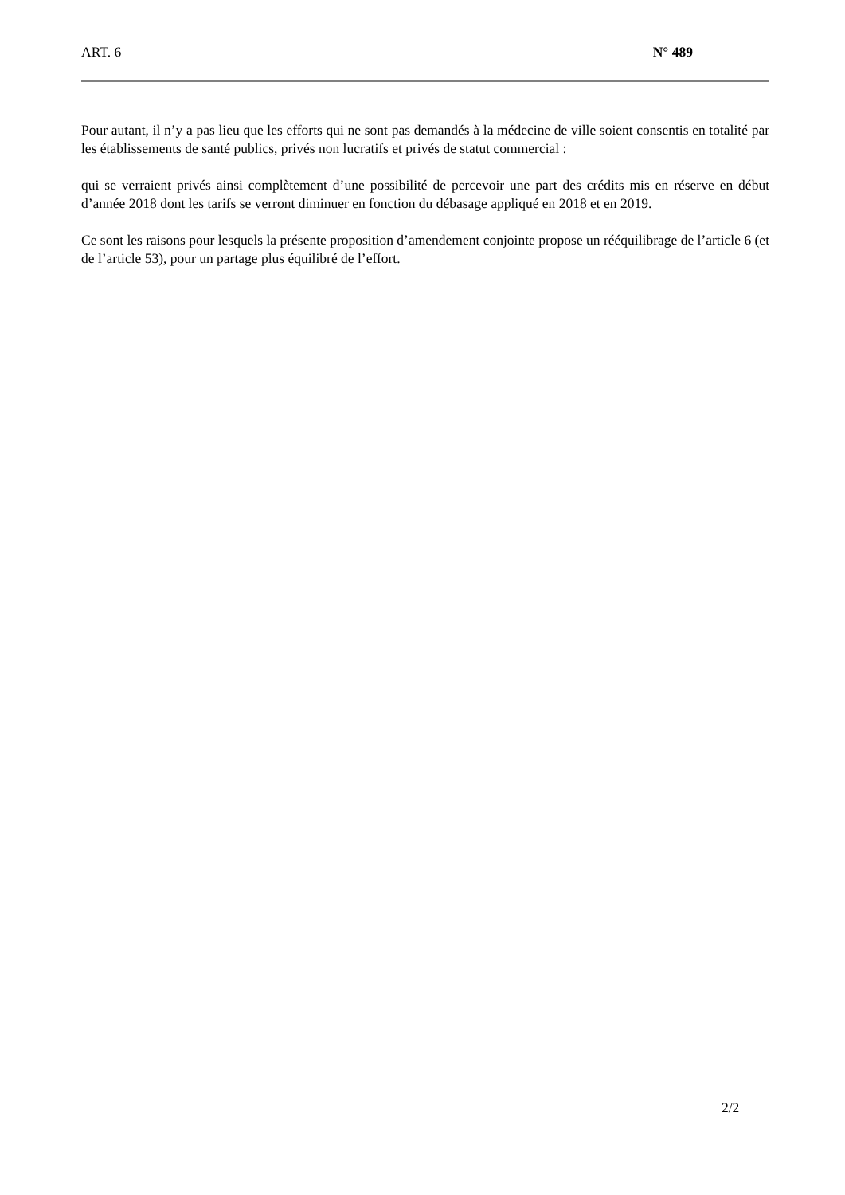ART. 6 N° 489
Pour autant, il n’y a pas lieu que les efforts qui ne sont pas demandés à la médecine de ville soient consentis en totalité par les établissements de santé publics, privés non lucratifs et privés de statut commercial :
qui se verraient privés ainsi complètement d’une possibilité de percevoir une part des crédits mis en réserve en début d’année 2018 dont les tarifs se verront diminuer en fonction du débasage appliqué en 2018 et en 2019.
Ce sont les raisons pour lesquels la présente proposition d’amendement conjointe propose un rééquilibrage de l’article 6 (et de l’article 53), pour un partage plus équilibré de l’effort.
2/2